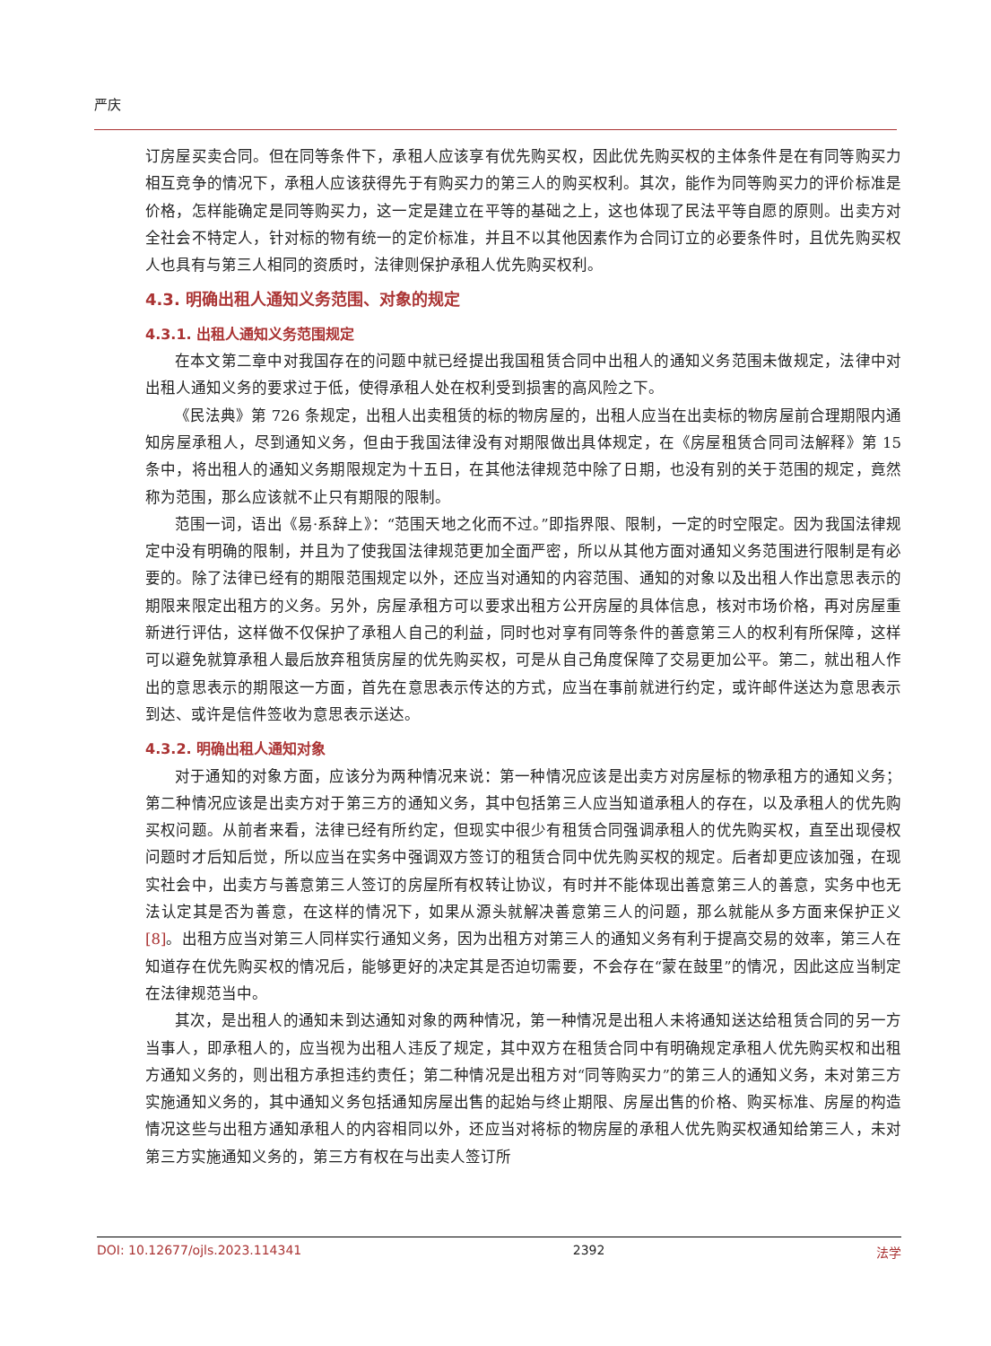严庆
订房屋买卖合同。但在同等条件下，承租人应该享有优先购买权，因此优先购买权的主体条件是在有同等购买力相互竞争的情况下，承租人应该获得先于有购买力的第三人的购买权利。其次，能作为同等购买力的评价标准是价格，怎样能确定是同等购买力，这一定是建立在平等的基础之上，这也体现了民法平等自愿的原则。出卖方对全社会不特定人，针对标的物有统一的定价标准，并且不以其他因素作为合同订立的必要条件时，且优先购买权人也具有与第三人相同的资质时，法律则保护承租人优先购买权利。
4.3. 明确出租人通知义务范围、对象的规定
4.3.1. 出租人通知义务范围规定
在本文第二章中对我国存在的问题中就已经提出我国租赁合同中出租人的通知义务范围未做规定，法律中对出租人通知义务的要求过于低，使得承租人处在权利受到损害的高风险之下。
《民法典》第 726 条规定，出租人出卖租赁的标的物房屋的，出租人应当在出卖标的物房屋前合理期限内通知房屋承租人，尽到通知义务，但由于我国法律没有对期限做出具体规定，在《房屋租赁合同司法解释》第 15 条中，将出租人的通知义务期限规定为十五日，在其他法律规范中除了日期，也没有别的关于范围的规定，竟然称为范围，那么应该就不止只有期限的限制。
范围一词，语出《易·系辞上》：“范围天地之化而不过。”即指界限、限制，一定的时空限定。因为我国法律规定中没有明确的限制，并且为了使我国法律规范更加全面严密，所以从其他方面对通知义务范围进行限制是有必要的。除了法律已经有的期限范围规定以外，还应当对通知的内容范围、通知的对象以及出租人作出意思表示的期限来限定出租方的义务。另外，房屋承租方可以要求出租方公开房屋的具体信息，核对市场价格，再对房屋重新进行评估，这样做不仅保护了承租人自己的利益，同时也对享有同等条件的善意第三人的权利有所保障，这样可以避免就算承租人最后放弃租赁房屋的优先购买权，可是从自己角度保障了交易更加公平。第二，就出租人作出的意思表示的期限这一方面，首先在意思表示传达的方式，应当在事前就进行约定，或许邮件送达为意思表示到达、或许是信件签收为意思表示送达。
4.3.2. 明确出租人通知对象
对于通知的对象方面，应该分为两种情况来说：第一种情况应该是出卖方对房屋标的物承租方的通知义务；第二种情况应该是出卖方对于第三方的通知义务，其中包括第三人应当知道承租人的存在，以及承租人的优先购买权问题。从前者来看，法律已经有所约定，但现实中很少有租赁合同强调承租人的优先购买权，直至出现侵权问题时才后知后觉，所以应当在实务中强调双方签订的租赁合同中优先购买权的规定。后者却更应该加强，在现实社会中，出卖方与善意第三人签订的房屋所有权转让协议，有时并不能体现出善意第三人的善意，实务中也无法认定其是否为善意，在这样的情况下，如果从源头就解决善意第三人的问题，那么就能从多方面来保护正义[8]。出租方应当对第三人同样实行通知义务，因为出租方对第三人的通知义务有利于提高交易的效率，第三人在知道存在优先购买权的情况后，能够更好的决定其是否迫切需要，不会存在“蒙在鼓里”的情况，因此这应当制定在法律规范当中。
其次，是出租人的通知未到达通知对象的两种情况，第一种情况是出租人未将通知送达给租赁合同的另一方当事人，即承租人的，应当视为出租人违反了规定，其中双方在租赁合同中有明确规定承租人优先购买权和出租方通知义务的，则出租方承担违约责任；第二种情况是出租方对“同等购买力”的第三人的通知义务，未对第三方实施通知义务的，其中通知义务包括通知房屋出售的起始与终止期限、房屋出售的价格、购买标准、房屋的构造情况这些与出租方通知承租人的内容相同以外，还应当对将标的物房屋的承租人优先购买权通知给第三人，未对第三方实施通知义务的，第三方有权在与出卖人签订所
DOI: 10.12677/ojls.2023.114341 2392 法学